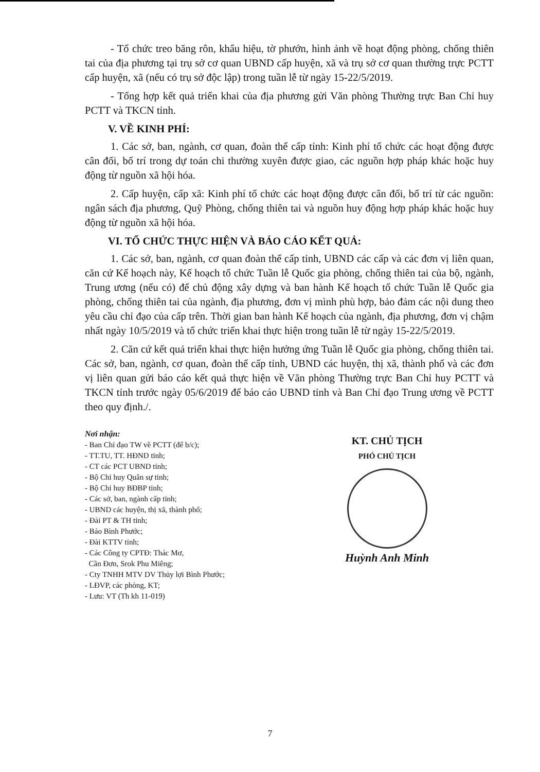- Tổ chức treo băng rôn, khẩu hiệu, tờ phướn, hình ảnh về hoạt động phòng, chống thiên tai của địa phương tại trụ sở cơ quan UBND cấp huyện, xã và trụ sở cơ quan thường trực PCTT cấp huyện, xã (nếu có trụ sở độc lập) trong tuần lễ từ ngày 15-22/5/2019.
- Tổng hợp kết quả triển khai của địa phương gửi Văn phòng Thường trực Ban Chỉ huy PCTT và TKCN tỉnh.
V. VỀ KINH PHÍ:
1. Các sở, ban, ngành, cơ quan, đoàn thể cấp tỉnh: Kinh phí tổ chức các hoạt động được cân đối, bố trí trong dự toán chi thường xuyên được giao, các nguồn hợp pháp khác hoặc huy động từ nguồn xã hội hóa.
2. Cấp huyện, cấp xã: Kinh phí tổ chức các hoạt động được cân đối, bố trí từ các nguồn: ngân sách địa phương, Quỹ Phòng, chống thiên tai và nguồn huy động hợp pháp khác hoặc huy động từ nguồn xã hội hóa.
VI. TỔ CHỨC THỰC HIỆN VÀ BÁO CÁO KẾT QUẢ:
1. Các sở, ban, ngành, cơ quan đoàn thể cấp tỉnh, UBND các cấp và các đơn vị liên quan, căn cứ Kế hoạch này, Kế hoạch tổ chức Tuần lễ Quốc gia phòng, chống thiên tai của bộ, ngành, Trung ương (nếu có) để chủ động xây dựng và ban hành Kế hoạch tổ chức Tuần lễ Quốc gia phòng, chống thiên tai của ngành, địa phương, đơn vị mình phù hợp, bảo đảm các nội dung theo yêu cầu chỉ đạo của cấp trên. Thời gian ban hành Kế hoạch của ngành, địa phương, đơn vị chậm nhất ngày 10/5/2019 và tổ chức triển khai thực hiện trong tuần lễ từ ngày 15-22/5/2019.
2. Căn cứ kết quả triển khai thực hiện hưởng ứng Tuần lễ Quốc gia phòng, chống thiên tai. Các sở, ban, ngành, cơ quan, đoàn thể cấp tỉnh, UBND các huyện, thị xã, thành phố và các đơn vị liên quan gửi báo cáo kết quả thực hiện về Văn phòng Thường trực Ban Chỉ huy PCTT và TKCN tỉnh trước ngày 05/6/2019 để báo cáo UBND tỉnh và Ban Chỉ đạo Trung ương về PCTT theo quy định./.
Nơi nhận:
- Ban Chỉ đạo TW về PCTT (để b/c);
- TT.TU, TT. HĐND tỉnh;
- CT các PCT UBND tỉnh;
- Bộ Chỉ huy Quân sự tỉnh;
- Bộ Chỉ huy BĐBP tỉnh;
- Các sở, ban, ngành cấp tỉnh;
- UBND các huyện, thị xã, thành phố;
- Đài PT & TH tỉnh;
- Báo Bình Phước;
- Đài KTTV tỉnh;
- Các Công ty CPTĐ: Thác Mơ,
Cần Đơn, Srok Phu Miêng;
- Cty TNHH MTV DV Thủy lợi Bình Phước;
- LĐVP, các phòng, KT;
- Lưu: VT (Th kh 11-019)
KT. CHỦ TỊCH
PHÓ CHỦ TỊCH
Huỳnh Anh Minh
7